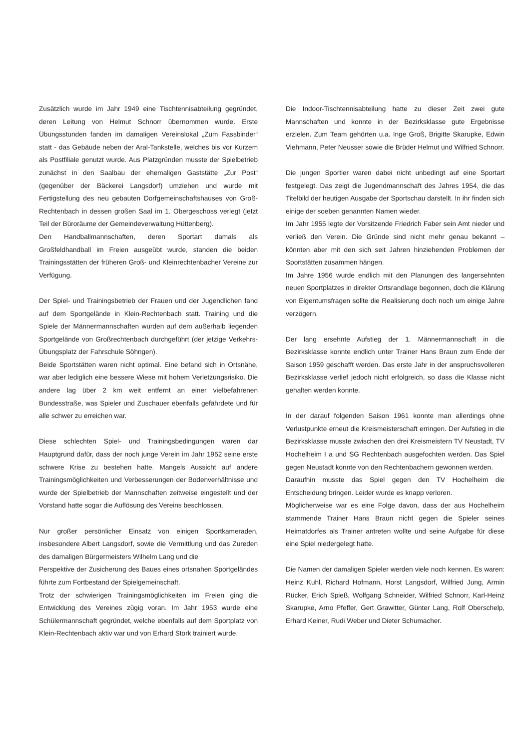Zusätzlich wurde im Jahr 1949 eine Tischtennisabteilung gegründet, deren Leitung von Helmut Schnorr übernommen wurde. Erste Übungsstunden fanden im damaligen Vereinslokal „Zum Fassbinder“ statt - das Gebäude neben der Aral-Tankstelle, welches bis vor Kurzem als Postfiliale genutzt wurde. Aus Platzgründen musste der Spielbetrieb zunächst in den Saalbau der ehemaligen Gaststätte „Zur Post“ (gegenüber der Bäckerei Langsdorf) umziehen und wurde mit Fertigstellung des neu gebauten Dorfgemeinschaftshauses von Groß-Rechtenbach in dessen großen Saal im 1. Obergeschoss verlegt (jetzt Teil der Büroräume der Gemeindeverwaltung Hüttenberg).
Den Handballmannschaften, deren Sportart damals als Großfeldhandball im Freien ausgeübt wurde, standen die beiden Trainingsstätten der früheren Groß- und Kleinrechtenbacher Vereine zur Verfügung.
Der Spiel- und Trainingsbetrieb der Frauen und der Jugendlichen fand auf dem Sportgelände in Klein-Rechtenbach statt. Training und die Spiele der Männermannschaften wurden auf dem außerhalb liegenden Sportgelände von Großrechtenbach durchgeführt (der jetzige Verkehrs-Übungsplatz der Fahrschule Söhngen).
Beide Sportstätten waren nicht optimal. Eine befand sich in Ortsnähe, war aber lediglich eine bessere Wiese mit hohem Verletzungsrisiko. Die andere lag über 2 km weit entfernt an einer vielbefahrenen Bundesstraße, was Spieler und Zuschauer ebenfalls gefährdete und für alle schwer zu erreichen war.
Diese schlechten Spiel- und Trainingsbedingungen waren dar Hauptgrund dafür, dass der noch junge Verein im Jahr 1952 seine erste schwere Krise zu bestehen hatte. Mangels Aussicht auf andere Trainingsmöglichkeiten und Verbesserungen der Bodenverhältnisse und wurde der Spielbetrieb der Mannschaften zeitweise eingestellt und der Vorstand hatte sogar die Auflösung des Vereins beschlossen.
Nur großer persönlicher Einsatz von einigen Sportkameraden, insbesondere Albert Langsdorf, sowie die Vermittlung und das Zureden des damaligen Bürgermeisters Wilhelm Lang und die
Perspektive der Zusicherung des Baues eines ortsnahen Sportgeländes führte zum Fortbestand der Spielgemeinschaft.
Trotz der schwierigen Trainingsmöglichkeiten im Freien ging die Entwicklung des Vereines zügig voran. Im Jahr 1953 wurde eine Schülermannschaft gegründet, welche ebenfalls auf dem Sportplatz von Klein-Rechtenbach aktiv war und von Erhard Stork trainiert wurde.
Die Indoor-Tischtennisabteilung hatte zu dieser Zeit zwei gute Mannschaften und konnte in der Bezirksklasse gute Ergebnisse erzielen. Zum Team gehörten u.a. Inge Groß, Brigitte Skarupke, Edwin Viehmann, Peter Neusser sowie die Brüder Helmut und Wilfried Schnorr.
Die jungen Sportler waren dabei nicht unbedingt auf eine Sportart festgelegt. Das zeigt die Jugendmannschaft des Jahres 1954, die das Titelbild der heutigen Ausgabe der Sportschau darstellt. In ihr finden sich einige der soeben genannten Namen wieder.
Im Jahr 1955 legte der Vorsitzende Friedrich Faber sein Amt nieder und verließ den Verein. Die Gründe sind nicht mehr genau bekannt – könnten aber mit den sich seit Jahren hinziehenden Problemen der Sportstätten zusammen hängen.
Im Jahre 1956 wurde endlich mit den Planungen des langersehnten neuen Sportplatzes in direkter Ortsrandlage begonnen, doch die Klärung von Eigentumsfragen sollte die Realisierung doch noch um einige Jahre verzögern.
Der lang ersehnte Aufstieg der 1. Männermannschaft in die Bezirksklasse konnte endlich unter Trainer Hans Braun zum Ende der Saison 1959 geschafft werden. Das erste Jahr in der anspruchsvolleren Bezirksklasse verlief jedoch nicht erfolgreich, so dass die Klasse nicht gehalten werden konnte.
In der darauf folgenden Saison 1961 konnte man allerdings ohne Verlustpunkte erneut die Kreismeisterschaft erringen. Der Aufstieg in die Bezirksklasse musste zwischen den drei Kreismeistern TV Neustadt, TV Hochelheim I a und SG Rechtenbach ausgefochten werden. Das Spiel gegen Neustadt konnte von den Rechtenbachern gewonnen werden.
Daraufhin musste das Spiel gegen den TV Hochelheim die Entscheidung bringen. Leider wurde es knapp verloren.
Möglicherweise war es eine Folge davon, dass der aus Hochelheim stammende Trainer Hans Braun nicht gegen die Spieler seines Heimatdorfes als Trainer antreten wollte und seine Aufgabe für diese eine Spiel niedergelegt hatte.
Die Namen der damaligen Spieler werden viele noch kennen. Es waren: Heinz Kuhl, Richard Hofmann, Horst Langsdorf, Wilfried Jung, Armin Rücker, Erich Spieß, Wolfgang Schneider, Wilfried Schnorr, Karl-Heinz Skarupke, Arno Pfeffer, Gert Grawitter, Günter Lang, Rolf Oberschelp, Erhard Keiner, Rudi Weber und Dieter Schumacher.